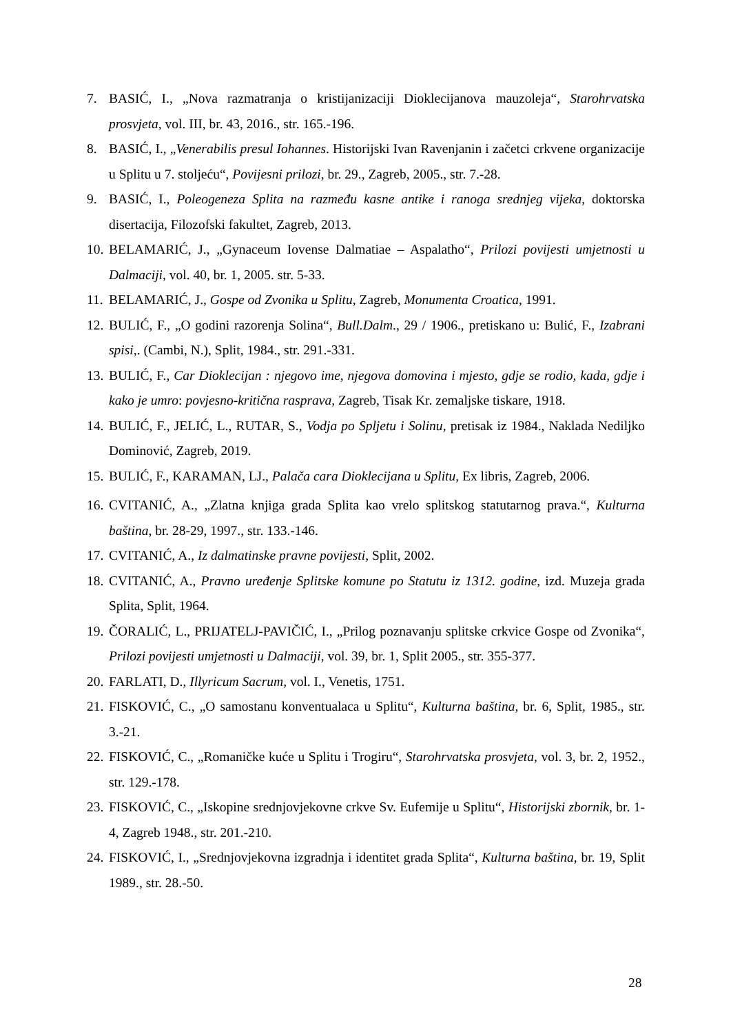7. BASIĆ, I., „Nova razmatranja o kristijanizaciji Dioklecijanova mauzoleja“, Starohrvatska prosvjeta, vol. III, br. 43, 2016., str. 165.-196.
8. BASIĆ, I., „Venerabilis presul Iohannes. Historijski Ivan Ravenjanin i začetci crkvene organizacije u Splitu u 7. stoljeću“, Povijesni prilozi, br. 29., Zagreb, 2005., str. 7.-28.
9. BASIĆ, I., Poleogeneza Splita na razmeđu kasne antike i ranoga srednjeg vijeka, doktorska disertacija, Filozofski fakultet, Zagreb, 2013.
10. BELAMARIĆ, J., „Gynaceum Iovense Dalmatiae – Aspalatho“, Prilozi povijesti umjetnosti u Dalmaciji, vol. 40, br. 1, 2005. str. 5-33.
11. BELAMARIĆ, J., Gospe od Zvonika u Splitu, Zagreb, Monumenta Croatica, 1991.
12. BULIĆ, F., „O godini razorenja Solina“, Bull.Dalm., 29 / 1906., pretiskano u: Bulić, F., Izabrani spisi,. (Cambi, N.), Split, 1984., str. 291.-331.
13. BULIĆ, F., Car Dioklecijan : njegovo ime, njegova domovina i mjesto, gdje se rodio, kada, gdje i kako je umro: povjesno-kritična rasprava, Zagreb, Tisak Kr. zemaljske tiskare, 1918.
14. BULIĆ, F., JELIĆ, L., RUTAR, S., Vodja po Spljetu i Solinu, pretisak iz 1984., Naklada Nediljko Dominović, Zagreb, 2019.
15. BULIĆ, F., KARAMAN, LJ., Palača cara Dioklecijana u Splitu, Ex libris, Zagreb, 2006.
16. CVITANIĆ, A., „Zlatna knjiga grada Splita kao vrelo splitskog statutarnog prava.“, Kulturna baština, br. 28-29, 1997., str. 133.-146.
17. CVITANIĆ, A., Iz dalmatinske pravne povijesti, Split, 2002.
18. CVITANIĆ, A., Pravno uređenje Splitske komune po Statutu iz 1312. godine, izd. Muzeja grada Splita, Split, 1964.
19. ČORALIĆ, L., PRIJATELJ-PAVIČIĆ, I., „Prilog poznavanju splitske crkvice Gospe od Zvonika“, Prilozi povijesti umjetnosti u Dalmaciji, vol. 39, br. 1, Split 2005., str. 355-377.
20. FARLATI, D., Illyricum Sacrum, vol. I., Venetis, 1751.
21. FISKOVIĆ, C., „O samostanu konventualaca u Splitu“, Kulturna baština, br. 6, Split, 1985., str. 3.-21.
22. FISKOVIĆ, C., „Romaničke kuće u Splitu i Trogiru“, Starohrvatska prosvjeta, vol. 3, br. 2, 1952., str. 129.-178.
23. FISKOVIĆ, C., „Iskopine srednjovjekovne crkve Sv. Eufemije u Splitu“, Historijski zbornik, br. 1-4, Zagreb 1948., str. 201.-210.
24. FISKOVIĆ, I., „Srednjovjekovna izgradnja i identitet grada Splita“, Kulturna baština, br. 19, Split 1989., str. 28.-50.
28